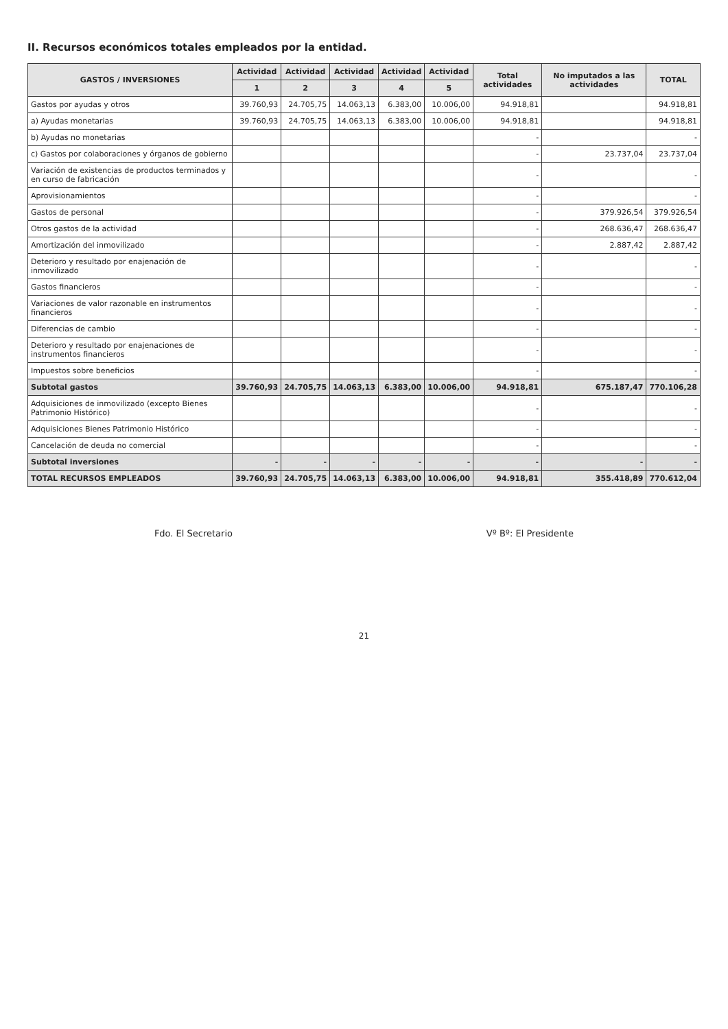II. Recursos económicos totales empleados por la entidad.
| GASTOS / INVERSIONES | Actividad | Actividad | Actividad | Actividad | Actividad | Total actividades | No imputados a las actividades | TOTAL |
| --- | --- | --- | --- | --- | --- | --- | --- | --- |
| | 1 | 2 | 3 | 4 | 5 | | | |
| Gastos por ayudas y otros | 39.760,93 | 24.705,75 | 14.063,13 | 6.383,00 | 10.006,00 | 94.918,81 | | 94.918,81 |
| a) Ayudas monetarias | 39.760,93 | 24.705,75 | 14.063,13 | 6.383,00 | 10.006,00 | 94.918,81 | | 94.918,81 |
| b) Ayudas no monetarias | | | | | | - | | - |
| c) Gastos por colaboraciones y órganos de gobierno | | | | | | - | 23.737,04 | 23.737,04 |
| Variación de existencias de productos terminados y en curso de fabricación | | | | | | - | | - |
| Aprovisionamientos | | | | | | - | | - |
| Gastos de personal | | | | | | - | 379.926,54 | 379.926,54 |
| Otros gastos de la actividad | | | | | | - | 268.636,47 | 268.636,47 |
| Amortización del inmovilizado | | | | | | - | 2.887,42 | 2.887,42 |
| Deterioro y resultado por enajenación de inmovilizado | | | | | | - | | - |
| Gastos financieros | | | | | | - | | - |
| Variaciones de valor razonable en instrumentos financieros | | | | | | - | | - |
| Diferencias de cambio | | | | | | - | | - |
| Deterioro y resultado por enajenaciones de instrumentos financieros | | | | | | - | | - |
| Impuestos sobre beneficios | | | | | | - | | - |
| Subtotal gastos | 39.760,93 | 24.705,75 | 14.063,13 | 6.383,00 | 10.006,00 | 94.918,81 | 675.187,47 | 770.106,28 |
| Adquisiciones de inmovilizado (excepto Bienes Patrimonio Histórico) | | | | | | - | | - |
| Adquisiciones Bienes Patrimonio Histórico | | | | | | - | | - |
| Cancelación de deuda no comercial | | | | | | - | | - |
| Subtotal inversiones | - | - | - | - | - | - | - | - |
| TOTAL RECURSOS EMPLEADOS | 39.760,93 | 24.705,75 | 14.063,13 | 6.383,00 | 10.006,00 | 94.918,81 | 355.418,89 | 770.612,04 |
Fdo. El Secretario Vº Bº: El Presidente
21